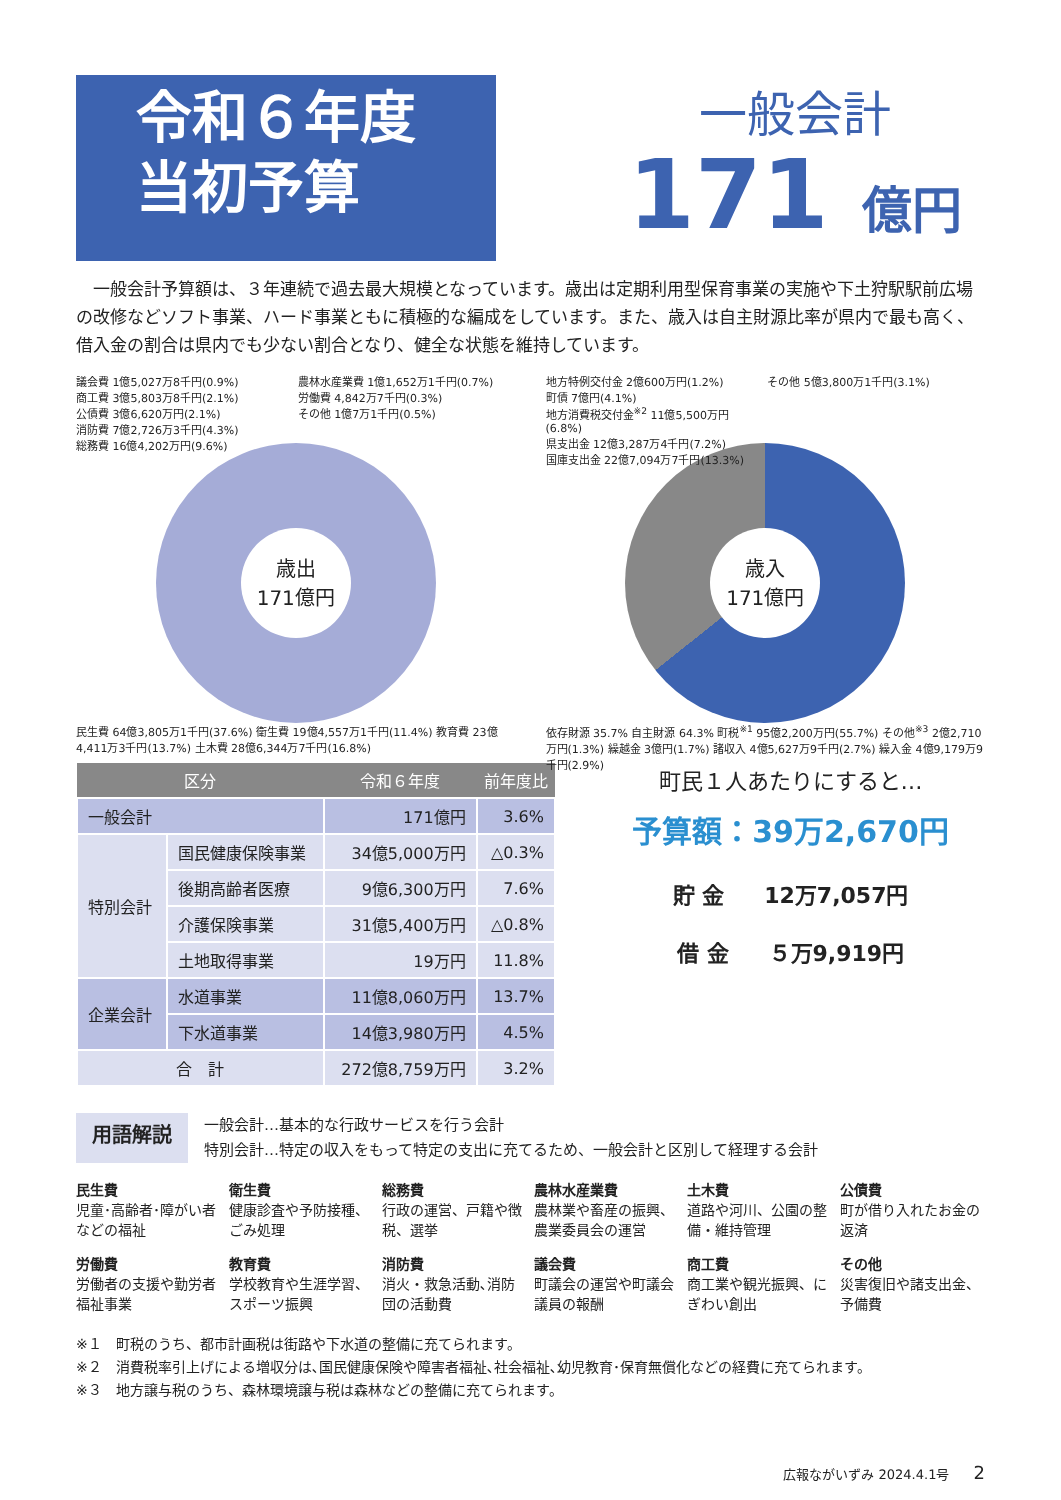令和６年度
当初予算
一般会計
171 億円
　一般会計予算額は、３年連続で過去最大規模となっています。歳出は定期利用型保育事業の実施や下土狩駅駅前広場の改修などソフト事業、ハード事業ともに積極的な編成をしています。また、歳入は自主財源比率が県内で最も高く、借入金の割合は県内でも少ない割合となり、健全な状態を維持しています。
議会費 1億5,027万8千円(0.9%)
商工費 3億5,803万8千円(2.1%)
公債費 3億6,620万円(2.1%)
消防費 7億2,726万3千円(4.3%)
総務費 16億4,202万円(9.6%)
農林水産業費 1億1,652万1千円(0.7%)
労働費 4,842万7千円(0.3%)
その他 1億7万1千円(0.5%)
歳出
171億円
民生費 64億3,805万1千円(37.6%) 衛生費 19億4,557万1千円(11.4%) 教育費 23億4,411万3千円(13.7%) 土木費 28億6,344万7千円(16.8%)
地方特例交付金 2億600万円(1.2%)
町債 7億円(4.1%)
地方消費税交付金<sup>※2</sup> 11億5,500万円(6.8%)
県支出金 12億3,287万4千円(7.2%)
国庫支出金 22億7,094万7千円(13.3%)
その他 5億3,800万1千円(3.1%)
歳入
171億円
依存財源 35.7% 自主財源 64.3% 町税<sup>※1</sup> 95億2,200万円(55.7%) その他<sup>※3</sup> 2億2,710万円(1.3%) 繰越金 3億円(1.7%) 諸収入 4億5,627万9千円(2.7%) 繰入金 4億9,179万9千円(2.9%)
| 区分 | | 令和６年度 | 前年度比 |
| --- | --- | --- | --- |
| 一般会計 | | 171億円 | 3.6% |
| 特別会計 | 国民健康保険事業 | 34億5,000万円 | △0.3% |
| | 後期高齢者医療 | 9億6,300万円 | 7.6% |
| | 介護保険事業 | 31億5,400万円 | △0.8% |
| | 土地取得事業 | 19万円 | 11.8% |
| 企業会計 | 水道事業 | 11億8,060万円 | 13.7% |
| | 下水道事業 | 14億3,980万円 | 4.5% |
| 合 計 | | 272億8,759万円 | 3.2% |
町民１人あたりにすると…
予算額：39万2,670円
貯 金 12万7,057円
借 金 ５万9,919円
用語解説
一般会計…基本的な行政サービスを行う会計
特別会計…特定の収入をもって特定の支出に充てるため、一般会計と区別して経理する会計
民生費
児童･高齢者･障がい者などの福祉
衛生費
健康診査や予防接種、ごみ処理
総務費
行政の運営、戸籍や徴税、選挙
農林水産業費
農林業や畜産の振興、農業委員会の運営
土木費
道路や河川、公園の整備・維持管理
公債費
町が借り入れたお金の返済
労働費
労働者の支援や勤労者福祉事業
教育費
学校教育や生涯学習、スポーツ振興
消防費
消火・救急活動､消防団の活動費
議会費
町議会の運営や町議会議員の報酬
商工費
商工業や観光振興、にぎわい創出
その他
災害復旧や諸支出金、予備費
※１　町税のうち、都市計画税は街路や下水道の整備に充てられます。
※２　消費税率引上げによる増収分は､国民健康保険や障害者福祉､社会福祉､幼児教育･保育無償化などの経費に充てられます。
※３　地方譲与税のうち、森林環境譲与税は森林などの整備に充てられます。
広報ながいずみ 2024.4.1号 2